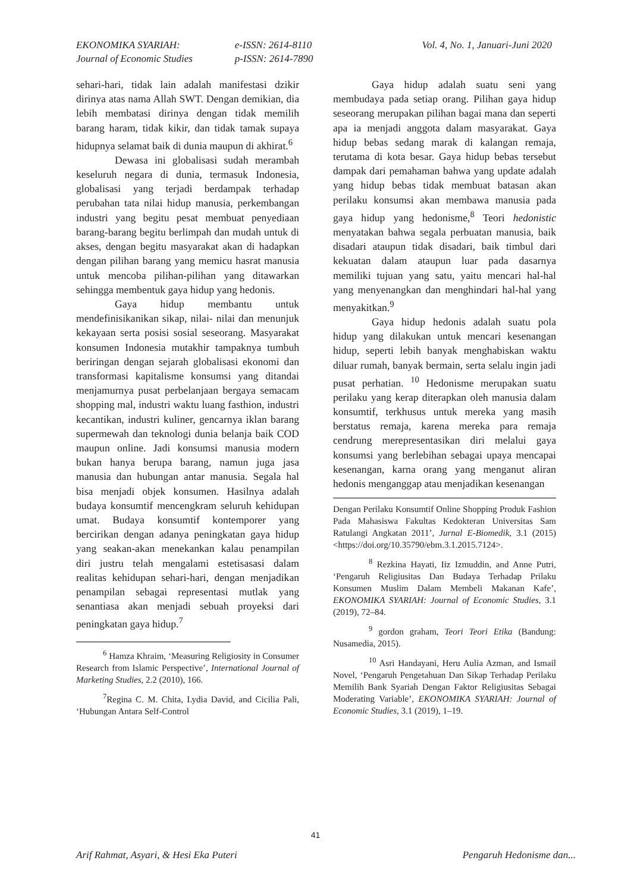EKONOMIKA SYARIAH:
Journal of Economic Studies
e-ISSN: 2614-8110
p-ISSN: 2614-7890
Vol. 4, No. 1, Januari-Juni 2020
sehari-hari, tidak lain adalah manifestasi dzikir dirinya atas nama Allah SWT. Dengan demikian, dia lebih membatasi dirinya dengan tidak memilih barang haram, tidak kikir, dan tidak tamak supaya hidupnya selamat baik di dunia maupun di akhirat.<sup>6</sup>
Dewasa ini globalisasi sudah merambah keseluruh negara di dunia, termasuk Indonesia, globalisasi yang terjadi berdampak terhadap perubahan tata nilai hidup manusia, perkembangan industri yang begitu pesat membuat penyediaan barang-barang begitu berlimpah dan mudah untuk di akses, dengan begitu masyarakat akan di hadapkan dengan pilihan barang yang memicu hasrat manusia untuk mencoba pilihan-pilihan yang ditawarkan sehingga membentuk gaya hidup yang hedonis.
Gaya hidup membantu untuk mendefinisikanikan sikap, nilai- nilai dan menunjuk kekayaan serta posisi sosial seseorang. Masyarakat konsumen Indonesia mutakhir tampaknya tumbuh beriringan dengan sejarah globalisasi ekonomi dan transformasi kapitalisme konsumsi yang ditandai menjamurnya pusat perbelanjaan bergaya semacam shopping mal, industri waktu luang fasthion, industri kecantikan, industri kuliner, gencarnya iklan barang supermewah dan teknologi dunia belanja baik COD maupun online. Jadi konsumsi manusia modern bukan hanya berupa barang, namun juga jasa manusia dan hubungan antar manusia. Segala hal bisa menjadi objek konsumen. Hasilnya adalah budaya konsumtif mencengkram seluruh kehidupan umat. Budaya konsumtif kontemporer yang bercirikan dengan adanya peningkatan gaya hidup yang seakan-akan menekankan kalau penampilan diri justru telah mengalami estetisasasi dalam realitas kehidupan sehari-hari, dengan menjadikan penampilan sebagai representasi mutlak yang senantiasa akan menjadi sebuah proyeksi dari peningkatan gaya hidup.<sup>7</sup>
<sup>6</sup> Hamza Khraim, ‘Measuring Religiosity in Consumer Research from Islamic Perspective’, International Journal of Marketing Studies, 2.2 (2010), 166.
<sup>7</sup> Regina C. M. Chita, Lydia David, and Cicilia Pali, ‘Hubungan Antara Self-Control
Gaya hidup adalah suatu seni yang membudaya pada setiap orang. Pilihan gaya hidup seseorang merupakan pilihan bagai mana dan seperti apa ia menjadi anggota dalam masyarakat. Gaya hidup bebas sedang marak di kalangan remaja, terutama di kota besar. Gaya hidup bebas tersebut dampak dari pemahaman bahwa yang update adalah yang hidup bebas tidak membuat batasan akan perilaku konsumsi akan membawa manusia pada gaya hidup yang hedonisme,<sup>8</sup> Teori hedonistic menyatakan bahwa segala perbuatan manusia, baik disadari ataupun tidak disadari, baik timbul dari kekuatan dalam ataupun luar pada dasarnya memiliki tujuan yang satu, yaitu mencari hal-hal yang menyenangkan dan menghindari hal-hal yang menyakitkan.<sup>9</sup>
Gaya hidup hedonis adalah suatu pola hidup yang dilakukan untuk mencari kesenangan hidup, seperti lebih banyak menghabiskan waktu diluar rumah, banyak bermain, serta selalu ingin jadi pusat perhatian. <sup>10</sup> Hedonisme merupakan suatu perilaku yang kerap diterapkan oleh manusia dalam konsumtif, terkhusus untuk mereka yang masih berstatus remaja, karena mereka para remaja cendrung merepresentasikan diri melalui gaya konsumsi yang berlebihan sebagai upaya mencapai kesenangan, karna orang yang menganut aliran hedonis menganggap atau menjadikan kesenangan
Dengan Perilaku Konsumtif Online Shopping Produk Fashion Pada Mahasiswa Fakultas Kedokteran Universitas Sam Ratulangi Angkatan 2011’, Jurnal E-Biomedik, 3.1 (2015) <https://doi.org/10.35790/ebm.3.1.2015.7124>.
<sup>8</sup> Rezkina Hayati, Iiz Izmuddin, and Anne Putri, ‘Pengaruh Religiusitas Dan Budaya Terhadap Prilaku Konsumen Muslim Dalam Membeli Makanan Kafe’, EKONOMIKA SYARIAH: Journal of Economic Studies, 3.1 (2019), 72–84.
<sup>9</sup> gordon graham, Teori Teori Etika (Bandung: Nusamedia, 2015).
<sup>10</sup> Asri Handayani, Heru Aulia Azman, and Ismail Novel, ‘Pengaruh Pengetahuan Dan Sikap Terhadap Perilaku Memilih Bank Syariah Dengan Faktor Religiusitas Sebagai Moderating Variable’, EKONOMIKA SYARIAH: Journal of Economic Studies, 3.1 (2019), 1–19.
41
Arif Rahmat, Asyari, & Hesi Eka Puteri Pengaruh Hedonisme dan...